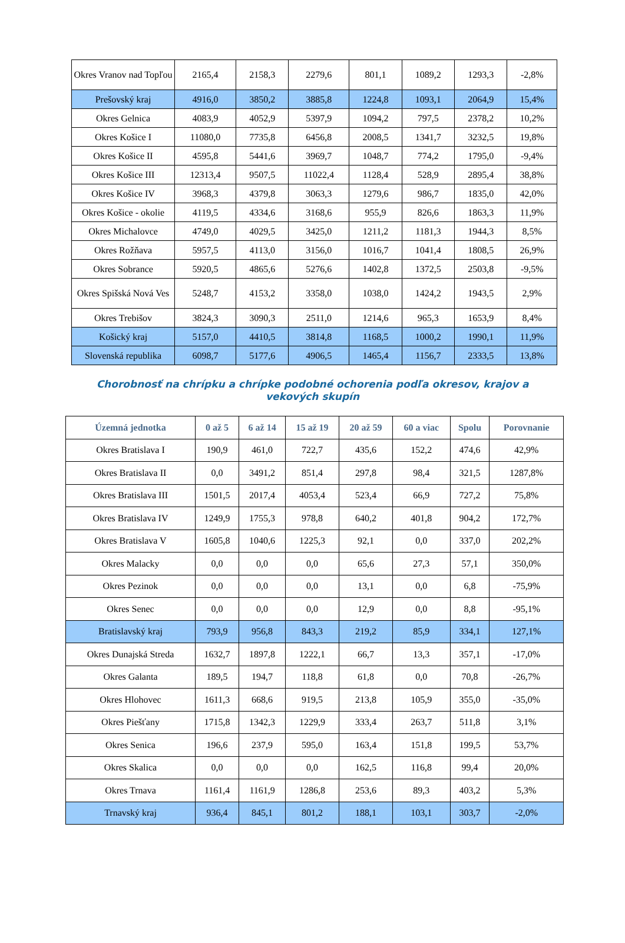| Okres Vranov nad Topľou | 2165,4 | 2158,3 | 2279,6 | 801,1 | 1089,2 | 1293,3 | -2,8% |
| Prešovský kraj | 4916,0 | 3850,2 | 3885,8 | 1224,8 | 1093,1 | 2064,9 | 15,4% |
| Okres Gelnica | 4083,9 | 4052,9 | 5397,9 | 1094,2 | 797,5 | 2378,2 | 10,2% |
| Okres Košice I | 11080,0 | 7735,8 | 6456,8 | 2008,5 | 1341,7 | 3232,5 | 19,8% |
| Okres Košice II | 4595,8 | 5441,6 | 3969,7 | 1048,7 | 774,2 | 1795,0 | -9,4% |
| Okres Košice III | 12313,4 | 9507,5 | 11022,4 | 1128,4 | 528,9 | 2895,4 | 38,8% |
| Okres Košice IV | 3968,3 | 4379,8 | 3063,3 | 1279,6 | 986,7 | 1835,0 | 42,0% |
| Okres Košice - okolie | 4119,5 | 4334,6 | 3168,6 | 955,9 | 826,6 | 1863,3 | 11,9% |
| Okres Michalovce | 4749,0 | 4029,5 | 3425,0 | 1211,2 | 1181,3 | 1944,3 | 8,5% |
| Okres Rožňava | 5957,5 | 4113,0 | 3156,0 | 1016,7 | 1041,4 | 1808,5 | 26,9% |
| Okres Sobrance | 5920,5 | 4865,6 | 5276,6 | 1402,8 | 1372,5 | 2503,8 | -9,5% |
| Okres Spišská Nová Ves | 5248,7 | 4153,2 | 3358,0 | 1038,0 | 1424,2 | 1943,5 | 2,9% |
| Okres Trebišov | 3824,3 | 3090,3 | 2511,0 | 1214,6 | 965,3 | 1653,9 | 8,4% |
| Košický kraj | 5157,0 | 4410,5 | 3814,8 | 1168,5 | 1000,2 | 1990,1 | 11,9% |
| Slovenská republika | 6098,7 | 5177,6 | 4906,5 | 1465,4 | 1156,7 | 2333,5 | 13,8% |
Chorobnosť na chrípku a chrípke podobné ochorenia podľa okresov, krajov a vekových skupín
| Územná jednotka | 0 až 5 | 6 až 14 | 15 až 19 | 20 až 59 | 60 a viac | Spolu | Porovnanie |
| --- | --- | --- | --- | --- | --- | --- | --- |
| Okres Bratislava I | 190,9 | 461,0 | 722,7 | 435,6 | 152,2 | 474,6 | 42,9% |
| Okres Bratislava II | 0,0 | 3491,2 | 851,4 | 297,8 | 98,4 | 321,5 | 1287,8% |
| Okres Bratislava III | 1501,5 | 2017,4 | 4053,4 | 523,4 | 66,9 | 727,2 | 75,8% |
| Okres Bratislava IV | 1249,9 | 1755,3 | 978,8 | 640,2 | 401,8 | 904,2 | 172,7% |
| Okres Bratislava V | 1605,8 | 1040,6 | 1225,3 | 92,1 | 0,0 | 337,0 | 202,2% |
| Okres Malacky | 0,0 | 0,0 | 0,0 | 65,6 | 27,3 | 57,1 | 350,0% |
| Okres Pezinok | 0,0 | 0,0 | 0,0 | 13,1 | 0,0 | 6,8 | -75,9% |
| Okres Senec | 0,0 | 0,0 | 0,0 | 12,9 | 0,0 | 8,8 | -95,1% |
| Bratislavský kraj | 793,9 | 956,8 | 843,3 | 219,2 | 85,9 | 334,1 | 127,1% |
| Okres Dunajská Streda | 1632,7 | 1897,8 | 1222,1 | 66,7 | 13,3 | 357,1 | -17,0% |
| Okres Galanta | 189,5 | 194,7 | 118,8 | 61,8 | 0,0 | 70,8 | -26,7% |
| Okres Hlohovec | 1611,3 | 668,6 | 919,5 | 213,8 | 105,9 | 355,0 | -35,0% |
| Okres Piešťany | 1715,8 | 1342,3 | 1229,9 | 333,4 | 263,7 | 511,8 | 3,1% |
| Okres Senica | 196,6 | 237,9 | 595,0 | 163,4 | 151,8 | 199,5 | 53,7% |
| Okres Skalica | 0,0 | 0,0 | 0,0 | 162,5 | 116,8 | 99,4 | 20,0% |
| Okres Trnava | 1161,4 | 1161,9 | 1286,8 | 253,6 | 89,3 | 403,2 | 5,3% |
| Trnavský kraj | 936,4 | 845,1 | 801,2 | 188,1 | 103,1 | 303,7 | -2,0% |